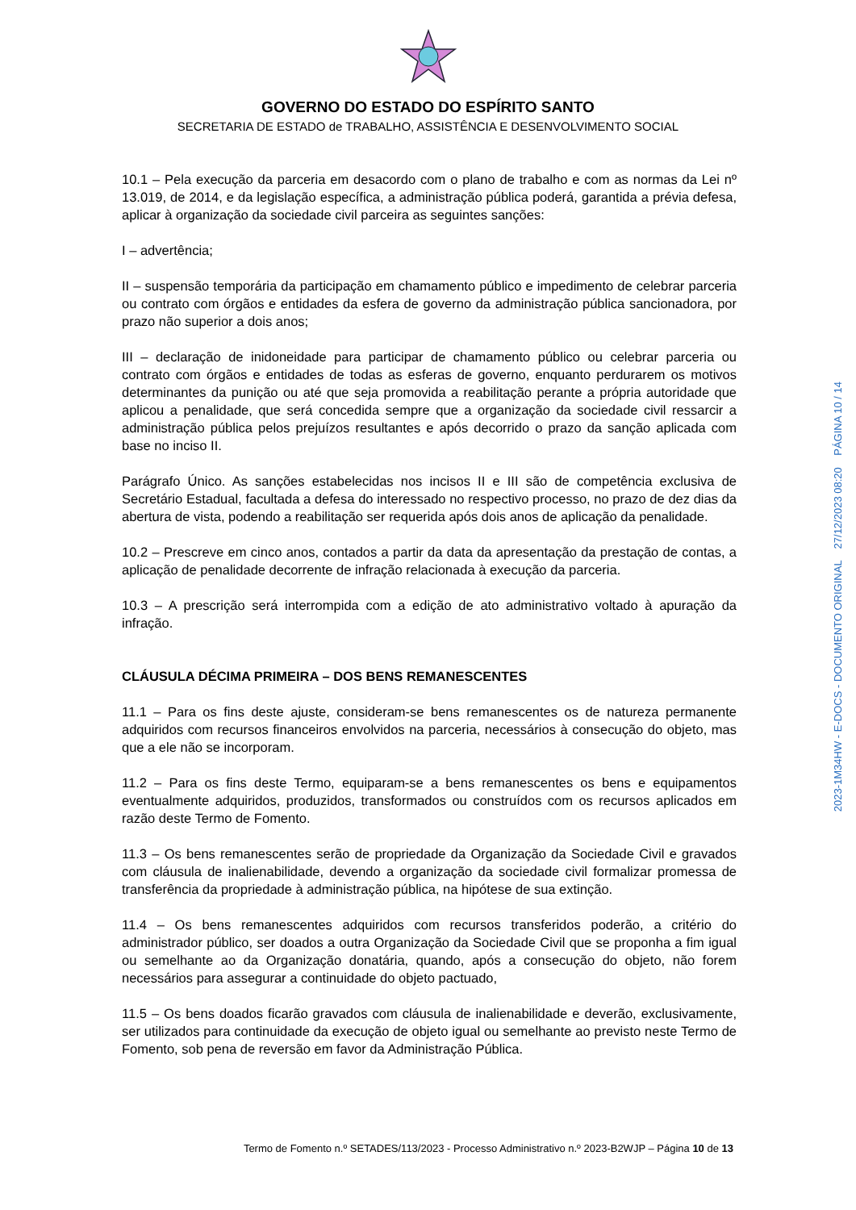GOVERNO DO ESTADO DO ESPÍRITO SANTO
SECRETARIA DE ESTADO de TRABALHO, ASSISTÊNCIA E DESENVOLVIMENTO SOCIAL
10.1 – Pela execução da parceria em desacordo com o plano de trabalho e com as normas da Lei nº 13.019, de 2014, e da legislação específica, a administração pública poderá, garantida a prévia defesa, aplicar à organização da sociedade civil parceira as seguintes sanções:
I – advertência;
II – suspensão temporária da participação em chamamento público e impedimento de celebrar parceria ou contrato com órgãos e entidades da esfera de governo da administração pública sancionadora, por prazo não superior a dois anos;
III – declaração de inidoneidade para participar de chamamento público ou celebrar parceria ou contrato com órgãos e entidades de todas as esferas de governo, enquanto perdurarem os motivos determinantes da punição ou até que seja promovida a reabilitação perante a própria autoridade que aplicou a penalidade, que será concedida sempre que a organização da sociedade civil ressarcir a administração pública pelos prejuízos resultantes e após decorrido o prazo da sanção aplicada com base no inciso II.
Parágrafo Único. As sanções estabelecidas nos incisos II e III são de competência exclusiva de Secretário Estadual, facultada a defesa do interessado no respectivo processo, no prazo de dez dias da abertura de vista, podendo a reabilitação ser requerida após dois anos de aplicação da penalidade.
10.2 – Prescreve em cinco anos, contados a partir da data da apresentação da prestação de contas, a aplicação de penalidade decorrente de infração relacionada à execução da parceria.
10.3 – A prescrição será interrompida com a edição de ato administrativo voltado à apuração da infração.
CLÁUSULA DÉCIMA PRIMEIRA – DOS BENS REMANESCENTES
11.1 – Para os fins deste ajuste, consideram-se bens remanescentes os de natureza permanente adquiridos com recursos financeiros envolvidos na parceria, necessários à consecução do objeto, mas que a ele não se incorporam.
11.2 – Para os fins deste Termo, equiparam-se a bens remanescentes os bens e equipamentos eventualmente adquiridos, produzidos, transformados ou construídos com os recursos aplicados em razão deste Termo de Fomento.
11.3 – Os bens remanescentes serão de propriedade da Organização da Sociedade Civil e gravados com cláusula de inalienabilidade, devendo a organização da sociedade civil formalizar promessa de transferência da propriedade à administração pública, na hipótese de sua extinção.
11.4 – Os bens remanescentes adquiridos com recursos transferidos poderão, a critério do administrador público, ser doados a outra Organização da Sociedade Civil que se proponha a fim igual ou semelhante ao da Organização donatária, quando, após a consecução do objeto, não forem necessários para assegurar a continuidade do objeto pactuado,
11.5 – Os bens doados ficarão gravados com cláusula de inalienabilidade e deverão, exclusivamente, ser utilizados para continuidade da execução de objeto igual ou semelhante ao previsto neste Termo de Fomento, sob pena de reversão em favor da Administração Pública.
Termo de Fomento n.º SETADES/113/2023 - Processo Administrativo n.º 2023-B2WJP – Página 10 de 13
2023-1M34HW - E-DOCS - DOCUMENTO ORIGINAL 27/12/2023 08:20 PÁGINA 10 / 14